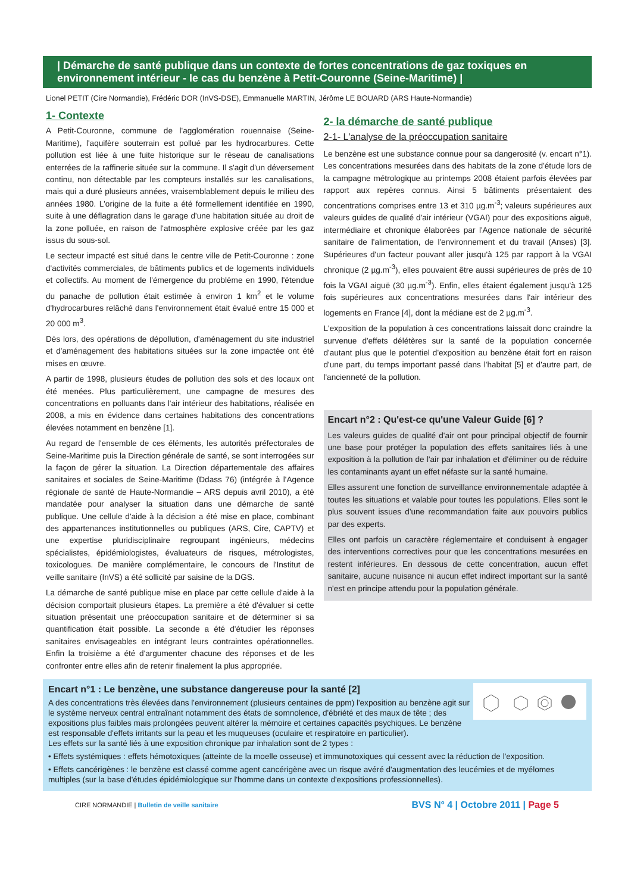| Démarche de santé publique dans un contexte de fortes concentrations de gaz toxiques en environnement intérieur - le cas du benzène à Petit-Couronne (Seine-Maritime) |
Lionel PETIT (Cire Normandie), Frédéric DOR (InVS-DSE), Emmanuelle MARTIN, Jérôme LE BOUARD (ARS Haute-Normandie)
1- Contexte
A Petit-Couronne, commune de l'agglomération rouennaise (Seine-Maritime), l'aquifère souterrain est pollué par les hydrocarbures. Cette pollution est liée à une fuite historique sur le réseau de canalisations enterrées de la raffinerie située sur la commune. Il s'agit d'un déversement continu, non détectable par les compteurs installés sur les canalisations, mais qui a duré plusieurs années, vraisemblablement depuis le milieu des années 1980. L'origine de la fuite a été formellement identifiée en 1990, suite à une déflagration dans le garage d'une habitation située au droit de la zone polluée, en raison de l'atmosphère explosive créée par les gaz issus du sous-sol.
Le secteur impacté est situé dans le centre ville de Petit-Couronne : zone d'activités commerciales, de bâtiments publics et de logements individuels et collectifs. Au moment de l'émergence du problème en 1990, l'étendue du panache de pollution était estimée à environ 1 km<sup>2</sup> et le volume d'hydrocarbures relâché dans l'environnement était évalué entre 15 000 et 20 000 m<sup>3</sup>.
Dès lors, des opérations de dépollution, d'aménagement du site industriel et d'aménagement des habitations situées sur la zone impactée ont été mises en œuvre.
A partir de 1998, plusieurs études de pollution des sols et des locaux ont été menées. Plus particulièrement, une campagne de mesures des concentrations en polluants dans l'air intérieur des habitations, réalisée en 2008, a mis en évidence dans certaines habitations des concentrations élevées notamment en benzène [1].
Au regard de l'ensemble de ces éléments, les autorités préfectorales de Seine-Maritime puis la Direction générale de santé, se sont interrogées sur la façon de gérer la situation. La Direction départementale des affaires sanitaires et sociales de Seine-Maritime (Ddass 76) (intégrée à l'Agence régionale de santé de Haute-Normandie – ARS depuis avril 2010), a été mandatée pour analyser la situation dans une démarche de santé publique. Une cellule d'aide à la décision a été mise en place, combinant des appartenances institutionnelles ou publiques (ARS, Cire, CAPTV) et une expertise pluridisciplinaire regroupant ingénieurs, médecins spécialistes, épidémiologistes, évaluateurs de risques, métrologistes, toxicologues. De manière complémentaire, le concours de l'Institut de veille sanitaire (InVS) a été sollicité par saisine de la DGS.
La démarche de santé publique mise en place par cette cellule d'aide à la décision comportait plusieurs étapes. La première a été d'évaluer si cette situation présentait une préoccupation sanitaire et de déterminer si sa quantification était possible. La seconde a été d'étudier les réponses sanitaires envisageables en intégrant leurs contraintes opérationnelles. Enfin la troisième a été d'argumenter chacune des réponses et de les confronter entre elles afin de retenir finalement la plus appropriée.
2- la démarche de santé publique
2-1- L'analyse de la préoccupation sanitaire
Le benzène est une substance connue pour sa dangerosité (v. encart n°1). Les concentrations mesurées dans des habitats de la zone d'étude lors de la campagne métrologique au printemps 2008 étaient parfois élevées par rapport aux repères connus. Ainsi 5 bâtiments présentaient des concentrations comprises entre 13 et 310 µg.m<sup>-3</sup>; valeurs supérieures aux valeurs guides de qualité d'air intérieur (VGAI) pour des expositions aiguë, intermédiaire et chronique élaborées par l'Agence nationale de sécurité sanitaire de l'alimentation, de l'environnement et du travail (Anses) [3]. Supérieures d'un facteur pouvant aller jusqu'à 125 par rapport à la VGAI chronique (2 µg.m<sup>-3</sup>), elles pouvaient être aussi supérieures de près de 10 fois la VGAI aiguë (30 µg.m<sup>-3</sup>). Enfin, elles étaient également jusqu'à 125 fois supérieures aux concentrations mesurées dans l'air intérieur des logements en France [4], dont la médiane est de 2 µg.m<sup>-3</sup>.
L'exposition de la population à ces concentrations laissait donc craindre la survenue d'effets délétères sur la santé de la population concernée d'autant plus que le potentiel d'exposition au benzène était fort en raison d'une part, du temps important passé dans l'habitat [5] et d'autre part, de l'ancienneté de la pollution.
Encart n°2 : Qu'est-ce qu'une Valeur Guide [6] ?
Les valeurs guides de qualité d'air ont pour principal objectif de fournir une base pour protéger la population des effets sanitaires liés à une exposition à la pollution de l'air par inhalation et d'éliminer ou de réduire les contaminants ayant un effet néfaste sur la santé humaine.
Elles assurent une fonction de surveillance environnementale adaptée à toutes les situations et valable pour toutes les populations. Elles sont le plus souvent issues d'une recommandation faite aux pouvoirs publics par des experts.
Elles ont parfois un caractère réglementaire et conduisent à engager des interventions correctives pour que les concentrations mesurées en restent inférieures. En dessous de cette concentration, aucun effet sanitaire, aucune nuisance ni aucun effet indirect important sur la santé n'est en principe attendu pour la population générale.
Encart n°1 : Le benzène, une substance dangereuse pour la santé [2]
A des concentrations très élevées dans l'environnement (plusieurs centaines de ppm) l'exposition au benzène agit sur le système nerveux central entraînant notamment des états de somnolence, d'ébriété et des maux de tête ; des expositions plus faibles mais prolongées peuvent altérer la mémoire et certaines capacités psychiques. Le benzène est responsable d'effets irritants sur la peau et les muqueuses (oculaire et respiratoire en particulier).
Les effets sur la santé liés à une exposition chronique par inhalation sont de 2 types :
• Effets systémiques : effets hémotoxiques (atteinte de la moelle osseuse) et immunotoxiques qui cessent avec la réduction de l'exposition.
• Effets cancérigènes : le benzène est classé comme agent cancérigène avec un risque avéré d'augmentation des leucémies et de myélomes multiples (sur la base d'études épidémiologique sur l'homme dans un contexte d'expositions professionnelles).
CIRE NORMANDIE | Bulletin de veille sanitaire BVS N° 4 | Octobre 2011 | Page 5